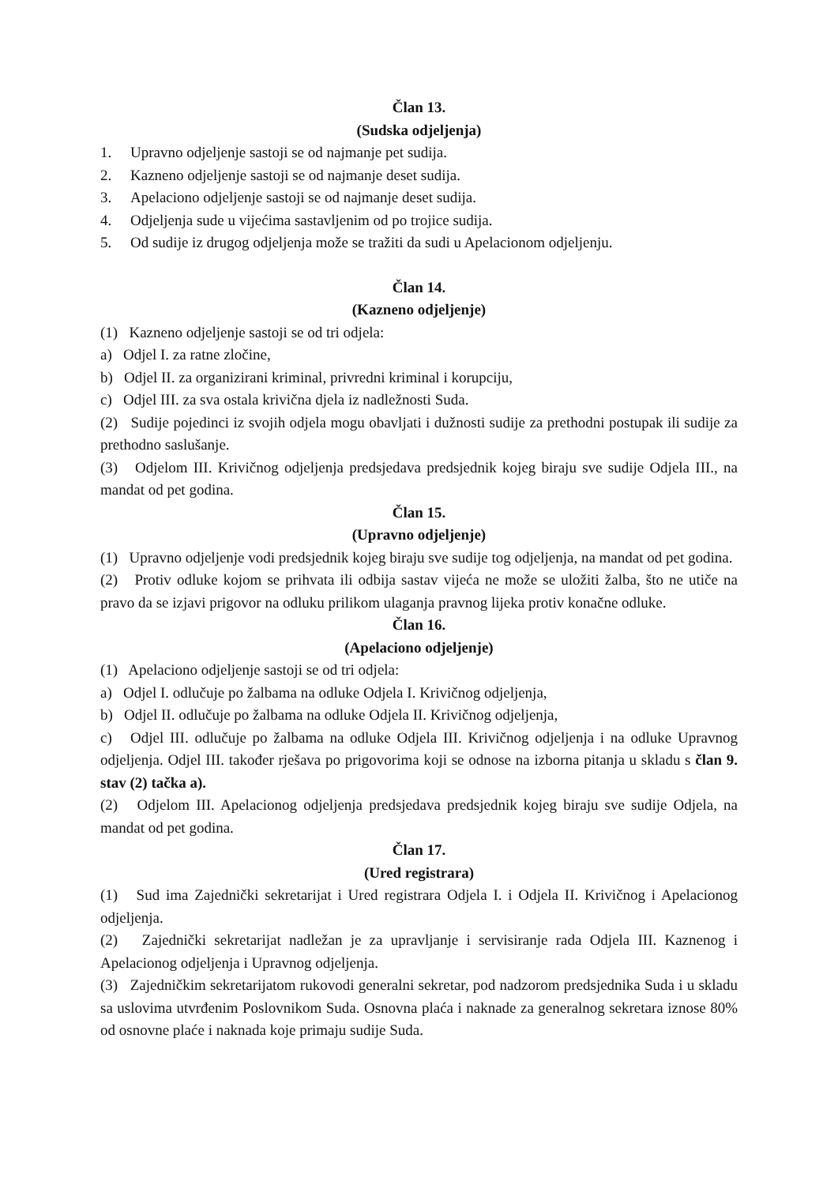Član 13.
(Sudska odjeljenja)
1. Upravno odjeljenje sastoji se od najmanje pet sudija.
2. Kazneno odjeljenje sastoji se od najmanje deset sudija.
3. Apelaciono odjeljenje sastoji se od najmanje deset sudija.
4. Odjeljenja sude u vijećima sastavljenim od po trojice sudija.
5. Od sudije iz drugog odjeljenja može se tražiti da sudi u Apelacionom odjeljenju.
Član 14.
(Kazneno odjeljenje)
(1) Kazneno odjeljenje sastoji se od tri odjela:
a) Odjel I. za ratne zločine,
b) Odjel II. za organizirani kriminal, privredni kriminal i korupciju,
c) Odjel III. za sva ostala krivična djela iz nadležnosti Suda.
(2) Sudije pojedinci iz svojih odjela mogu obavljati i dužnosti sudije za prethodni postupak ili sudije za prethodno saslušanje.
(3) Odjelom III. Krivičnog odjeljenja predsjedava predsjednik kojeg biraju sve sudije Odjela III., na mandat od pet godina.
Član 15.
(Upravno odjeljenje)
(1) Upravno odjeljenje vodi predsjednik kojeg biraju sve sudije tog odjeljenja, na mandat od pet godina.
(2) Protiv odluke kojom se prihvata ili odbija sastav vijeća ne može se uložiti žalba, što ne utiče na pravo da se izjavi prigovor na odluku prilikom ulaganja pravnog lijeka protiv konačne odluke.
Član 16.
(Apelaciono odjeljenje)
(1) Apelaciono odjeljenje sastoji se od tri odjela:
a) Odjel I. odlučuje po žalbama na odluke Odjela I. Krivičnog odjeljenja,
b) Odjel II. odlučuje po žalbama na odluke Odjela II. Krivičnog odjeljenja,
c) Odjel III. odlučuje po žalbama na odluke Odjela III. Krivičnog odjeljenja i na odluke Upravnog odjeljenja. Odjel III. također rješava po prigovorima koji se odnose na izborna pitanja u skladu s član 9. stav (2) tačka a).
(2) Odjelom III. Apelacionog odjeljenja predsjedava predsjednik kojeg biraju sve sudije Odjela, na mandat od pet godina.
Član 17.
(Ured registrara)
(1) Sud ima Zajednički sekretarijat i Ured registrara Odjela I. i Odjela II. Krivičnog i Apelacionog odjeljenja.
(2) Zajednički sekretarijat nadležan je za upravljanje i servisiranje rada Odjela III. Kaznenog i Apelacionog odjeljenja i Upravnog odjeljenja.
(3) Zajedničkim sekretarijatom rukovodi generalni sekretar, pod nadzorom predsjednika Suda i u skladu sa uslovima utvrđenim Poslovnikom Suda. Osnovna plaća i naknade za generalnog sekretara iznose 80% od osnovne plaće i naknada koje primaju sudije Suda.